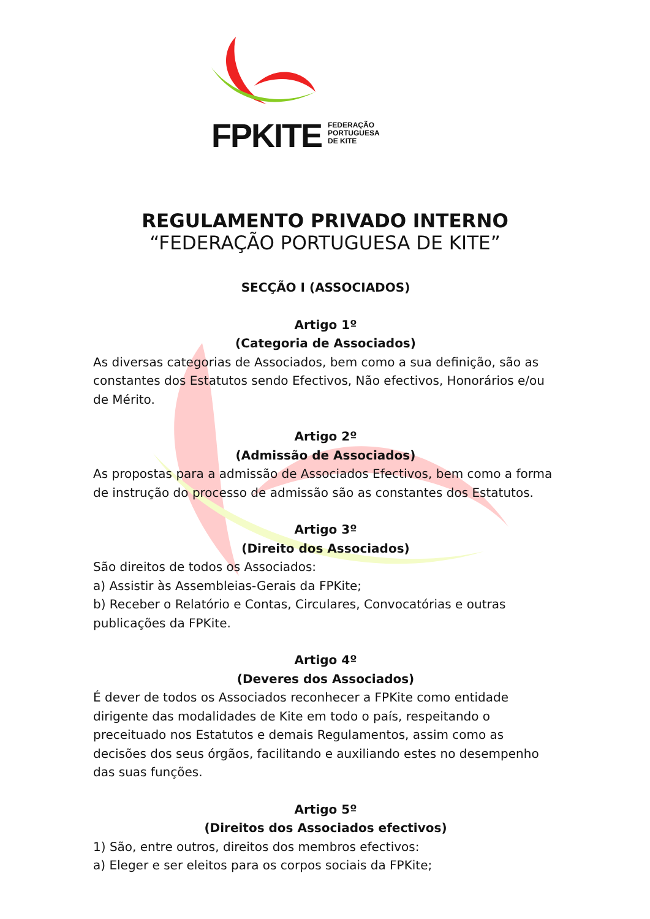FPKITE
FEDERAÇÃO
PORTUGUESA
DE KITE
REGULAMENTO PRIVADO INTERNO
“FEDERAÇÃO PORTUGUESA DE KITE”
SECÇÃO I (ASSOCIADOS)
Artigo 1º
(Categoria de Associados)
As diversas categorias de Associados, bem como a sua definição, são as constantes dos Estatutos sendo Efectivos, Não efectivos, Honorários e/ou de Mérito.
Artigo 2º
(Admissão de Associados)
As propostas para a admissão de Associados Efectivos, bem como a forma de instrução do processo de admissão são as constantes dos Estatutos.
Artigo 3º
(Direito dos Associados)
São direitos de todos os Associados:
a) Assistir às Assembleias-Gerais da FPKite;
b) Receber o Relatório e Contas, Circulares, Convocatórias e outras publicações da FPKite.
Artigo 4º
(Deveres dos Associados)
É dever de todos os Associados reconhecer a FPKite como entidade dirigente das modalidades de Kite em todo o país, respeitando o preceituado nos Estatutos e demais Regulamentos, assim como as decisões dos seus órgãos, facilitando e auxiliando estes no desempenho das suas funções.
Artigo 5º
(Direitos dos Associados efectivos)
1) São, entre outros, direitos dos membros efectivos:
a) Eleger e ser eleitos para os corpos sociais da FPKite;